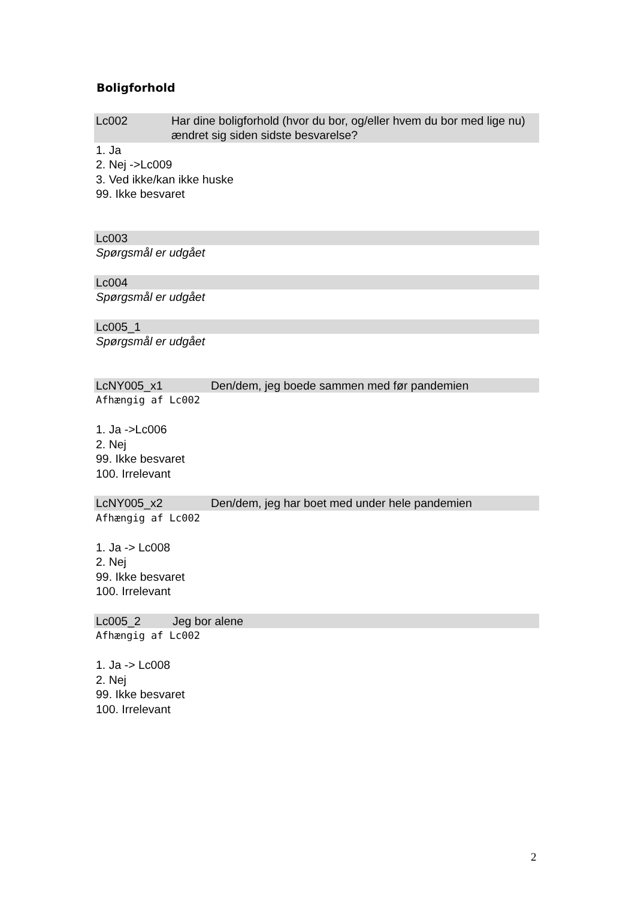Boligforhold
Lc002 Har dine boligforhold (hvor du bor, og/eller hvem du bor med lige nu) ændret sig siden sidste besvarelse?
1. Ja
2. Nej ->Lc009
3. Ved ikke/kan ikke huske
99. Ikke besvaret
Lc003
Spørgsmål er udgået
Lc004
Spørgsmål er udgået
Lc005_1
Spørgsmål er udgået
LcNY005_x1 Den/dem, jeg boede sammen med før pandemien
Afhængig af Lc002
1. Ja ->Lc006
2. Nej
99. Ikke besvaret
100. Irrelevant
LcNY005_x2 Den/dem, jeg har boet med under hele pandemien
Afhængig af Lc002
1. Ja -> Lc008
2. Nej
99. Ikke besvaret
100. Irrelevant
Lc005_2 Jeg bor alene
Afhængig af Lc002
1. Ja -> Lc008
2. Nej
99. Ikke besvaret
100. Irrelevant
2